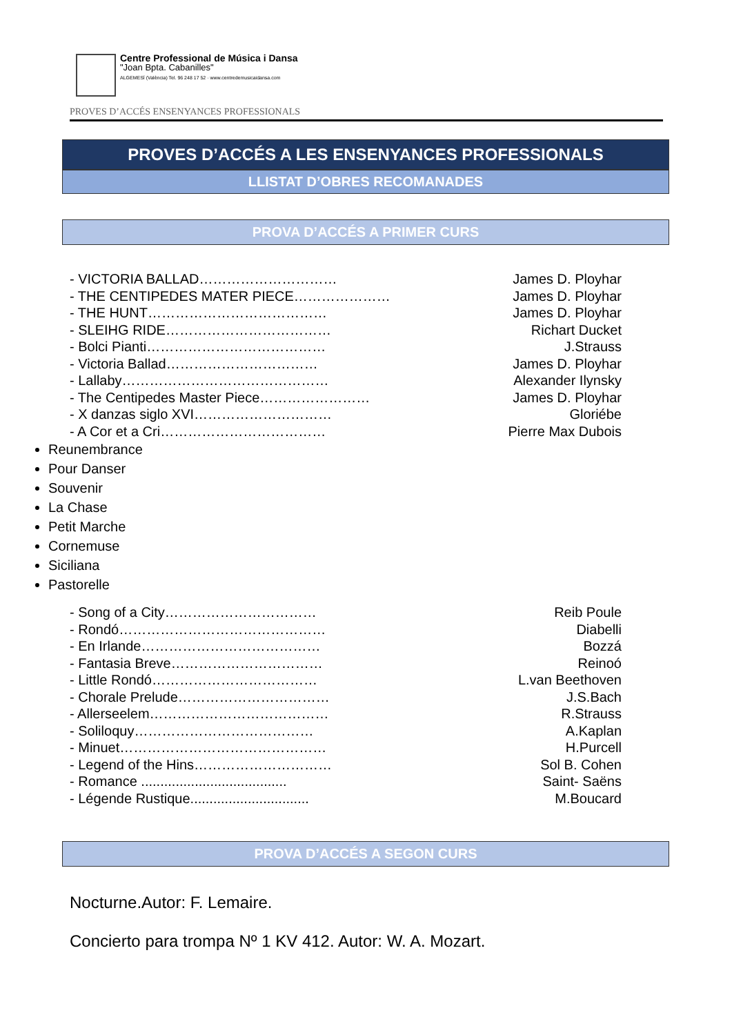Centre Professional de Música i Dansa
"Joan Bpta. Cabanilles"
ALGEMESÍ (València) Tel. 96 248 17 52 · www.centredemusicaidansa.com
PROVES D’ACCÉS ENSENYANCES PROFESSIONALS
PROVES D’ACCÉS A LES ENSENYANCES PROFESSIONALS
LLISTAT D’OBRES RECOMANADES
PROVA D’ACCÉS A PRIMER CURS
- VICTORIA BALLAD………………………… James D. Ployhar
- THE CENTIPEDES MATER PIECE………………… James D. Ployhar
- THE HUNT………………………………… James D. Ployhar
- SLEIHG RIDE……………………………… Richart Ducket
- Bolci Pianti………………………………… J.Strauss
- Victoria Ballad…………………………… James D. Ployhar
- Lallaby……………………………………… Alexander Ilynsky
- The Centipedes Master Piece…………………… James D. Ployhar
- X danzas siglo XVI………………………… Gloriébe
- A Cor et a Cri……………………………… Pierre Max Dubois
Reunembrance
Pour Danser
Souvenir
La Chase
Petit Marche
Cornemuse
Siciliana
Pastorelle
- Song of a City…………………………… Reib Poule
- Rondó……………………………………… Diabelli
- En Irlande………………………………… Bozzá
- Fantasia Breve…………………………… Reinoó
- Little Rondó……………………………… L.van Beethoven
- Chorale Prelude…………………………… J.S.Bach
- Allerseelem………………………………… R.Strauss
- Soliloquy………………………………… A.Kaplan
- Minuet……………………………………… H.Purcell
- Legend of the Hins………………………… Sol B. Cohen
- Romance ...................................... Saint- Saëns
- Légende Rustique............................... M.Boucard
PROVA D’ACCÉS A SEGON CURS
Nocturne.Autor: F. Lemaire.
Concierto para trompa Nº 1 KV 412. Autor: W. A. Mozart.